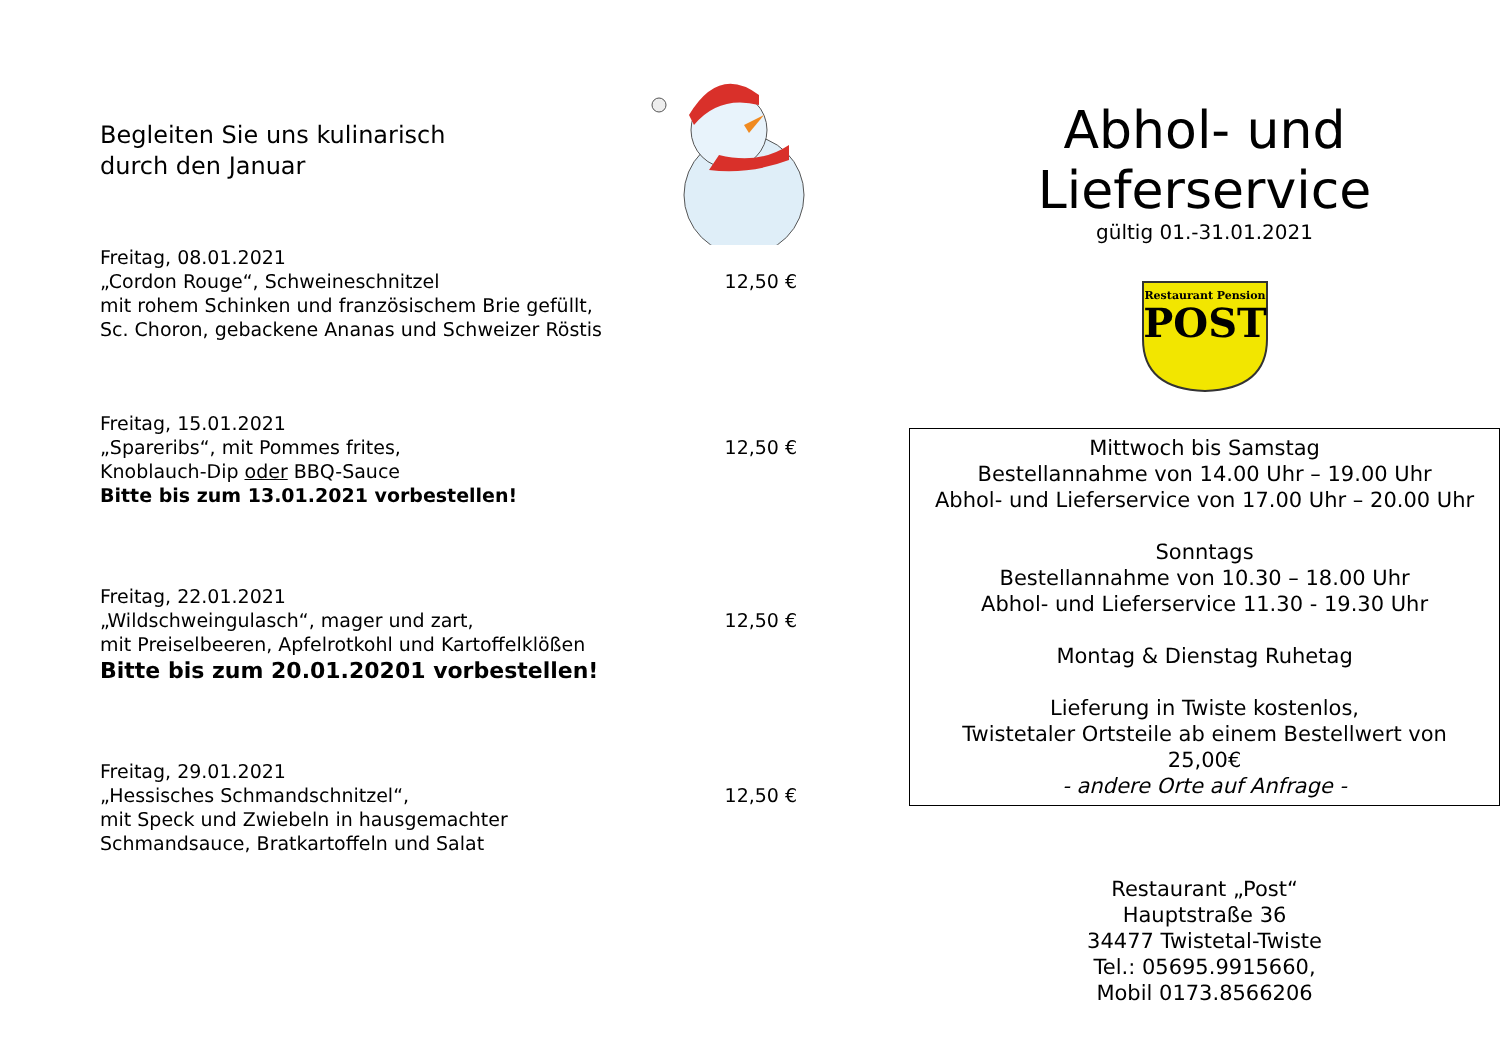Begleiten Sie uns kulinarisch
durch den Januar
Freitag, 08.01.2021
„Cordon Rouge“, Schweineschnitzel 12,50 €
mit rohem Schinken und französischem Brie gefüllt,
Sc. Choron, gebackene Ananas und Schweizer Röstis
Freitag, 15.01.2021
„Spareribs“, mit Pommes frites, 12,50 €
Knoblauch-Dip oder BBQ-Sauce
Bitte bis zum 13.01.2021 vorbestellen!
Freitag, 22.01.2021
„Wildschweingulasch“, mager und zart, 12,50 €
mit Preiselbeeren, Apfelrotkohl und Kartoffelklößen
Bitte bis zum 20.01.20201 vorbestellen!
Freitag, 29.01.2021
„Hessisches Schmandschnitzel“, 12,50 €
mit Speck und Zwiebeln in hausgemachter
Schmandsauce, Bratkartoffeln und Salat
Abhol- und
Lieferservice
gültig 01.-31.01.2021
Restaurant Pension
POST
Mittwoch bis Samstag
Bestellannahme von 14.00 Uhr – 19.00 Uhr
Abhol- und Lieferservice von 17.00 Uhr – 20.00 Uhr
Sonntags
Bestellannahme von 10.30 – 18.00 Uhr
Abhol- und Lieferservice 11.30 - 19.30 Uhr
Montag & Dienstag Ruhetag
Lieferung in Twiste kostenlos,
Twistetaler Ortsteile ab einem Bestellwert von
25,00€
- andere Orte auf Anfrage -
Restaurant „Post“
Hauptstraße 36
34477 Twistetal-Twiste
Tel.: 05695.9915660,
Mobil 0173.8566206